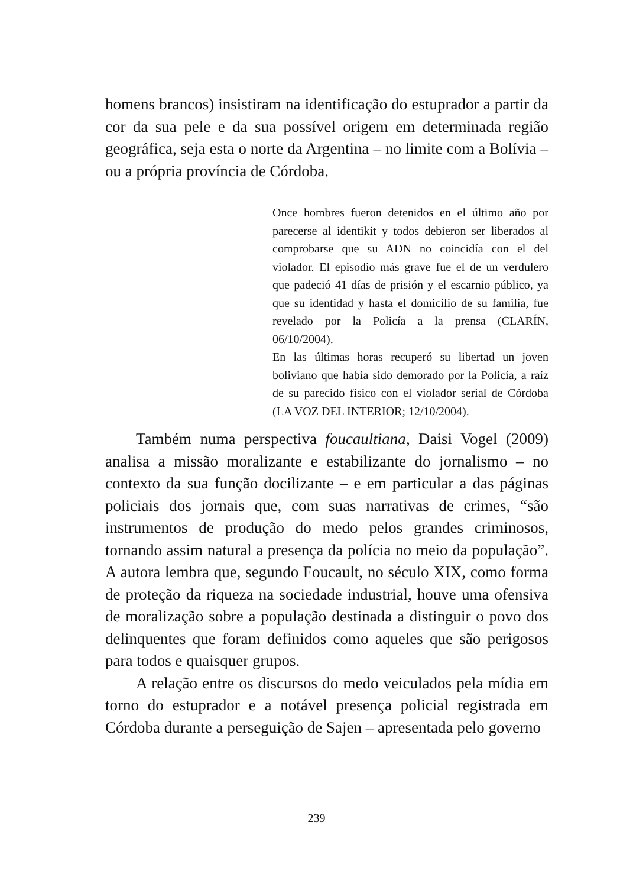homens brancos) insistiram na identificação do estuprador a partir da cor da sua pele e da sua possível origem em determinada região geográfica, seja esta o norte da Argentina – no limite com a Bolívia – ou a própria província de Córdoba.
Once hombres fueron detenidos en el último año por parecerse al identikit y todos debieron ser liberados al comprobarse que su ADN no coincidía con el del violador. El episodio más grave fue el de un verdulero que padeció 41 días de prisión y el escarnio público, ya que su identidad y hasta el domicilio de su familia, fue revelado por la Policía a la prensa (CLARÍN, 06/10/2004).
En las últimas horas recuperó su libertad un joven boliviano que había sido demorado por la Policía, a raíz de su parecido físico con el violador serial de Córdoba (LA VOZ DEL INTERIOR; 12/10/2004).
Também numa perspectiva foucaultiana, Daisi Vogel (2009) analisa a missão moralizante e estabilizante do jornalismo – no contexto da sua função docilizante – e em particular a das páginas policiais dos jornais que, com suas narrativas de crimes, “são instrumentos de produção do medo pelos grandes criminosos, tornando assim natural a presença da polícia no meio da população”. A autora lembra que, segundo Foucault, no século XIX, como forma de proteção da riqueza na sociedade industrial, houve uma ofensiva de moralização sobre a população destinada a distinguir o povo dos delinquentes que foram definidos como aqueles que são perigosos para todos e quaisquer grupos.
A relação entre os discursos do medo veiculados pela mídia em torno do estuprador e a notável presença policial registrada em Córdoba durante a perseguição de Sajen – apresentada pelo governo
239